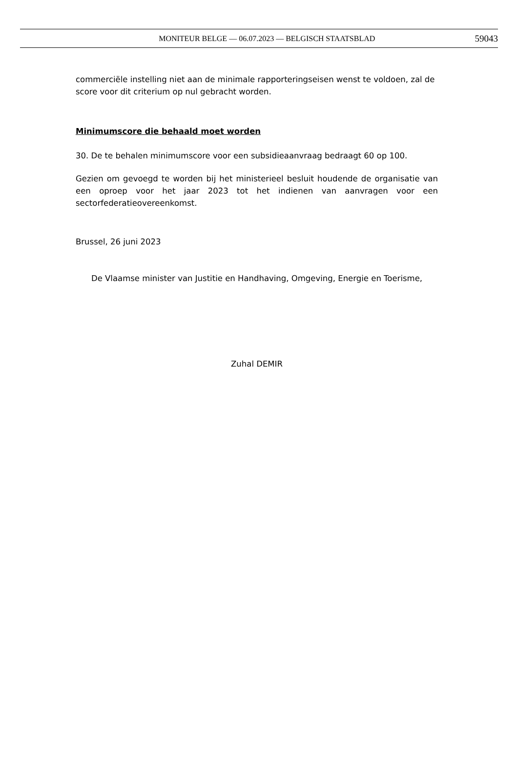MONITEUR BELGE — 06.07.2023 — BELGISCH STAATSBLAD
59043
commerciële instelling niet aan de minimale rapporteringseisen wenst te voldoen, zal de score voor dit criterium op nul gebracht worden.
Minimumscore die behaald moet worden
30. De te behalen minimumscore voor een subsidieaanvraag bedraagt 60 op 100.
Gezien om gevoegd te worden bij het ministerieel besluit houdende de organisatie van een oproep voor het jaar 2023 tot het indienen van aanvragen voor een sectorfederatieovereenkomst.
Brussel, 26 juni 2023
De Vlaamse minister van Justitie en Handhaving, Omgeving, Energie en Toerisme,
Zuhal DEMIR